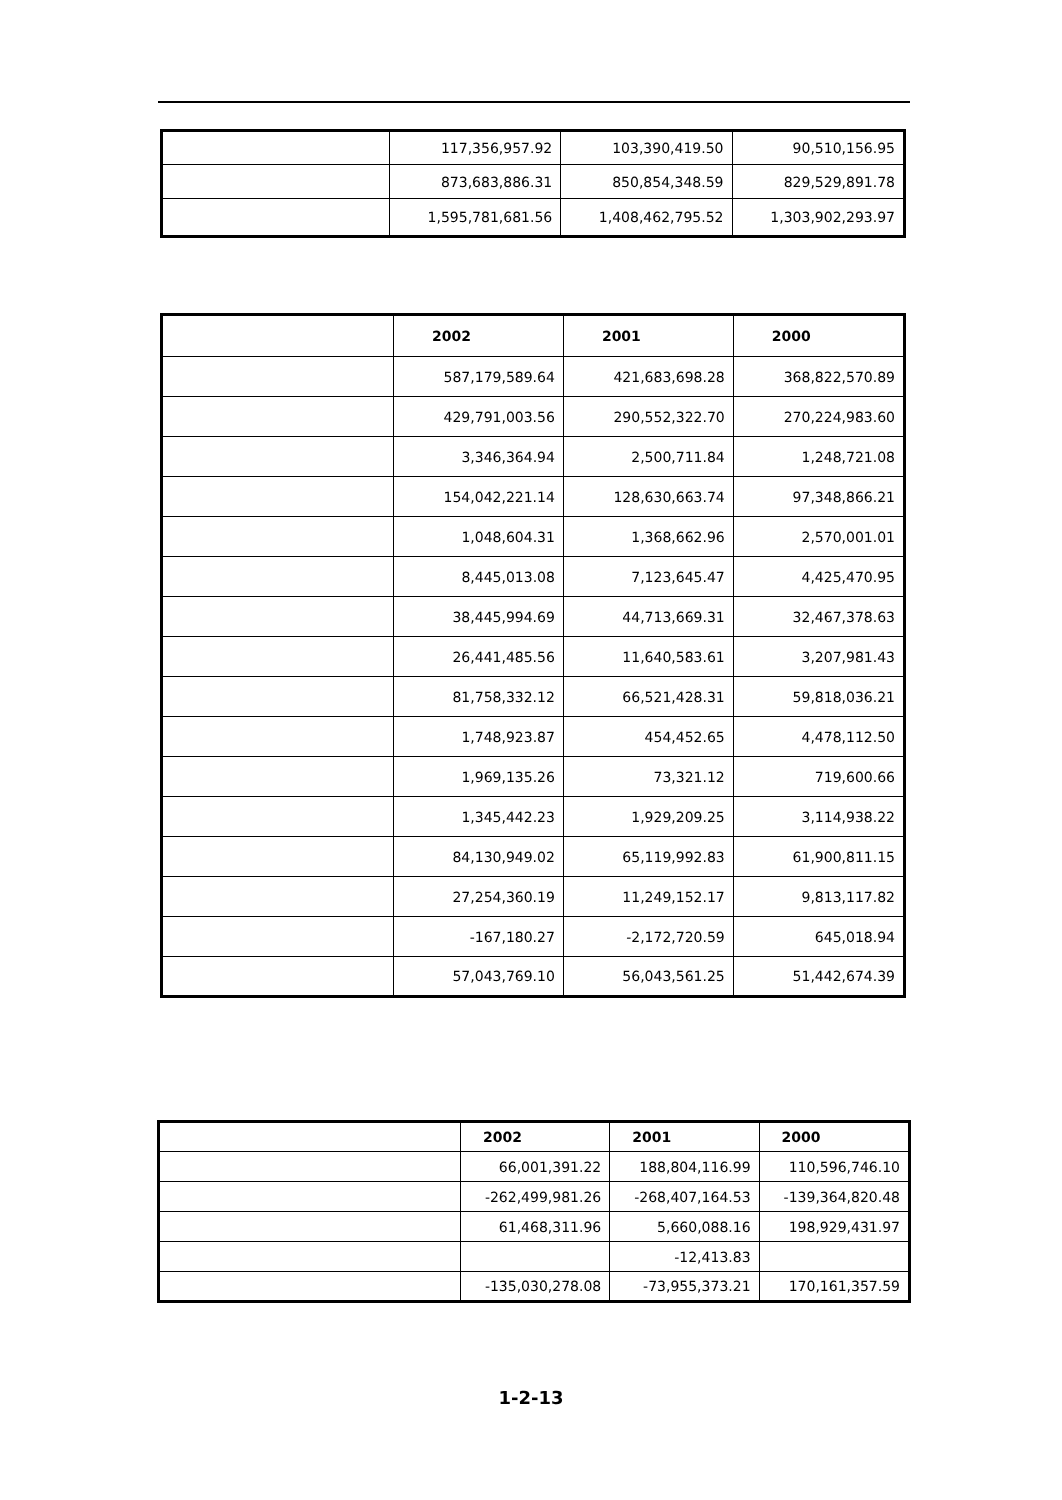| | 117,356,957.92 | 103,390,419.50 | 90,510,156.95 |
| | 873,683,886.31 | 850,854,348.59 | 829,529,891.78 |
| | 1,595,781,681.56 | 1,408,462,795.52 | 1,303,902,293.97 |
| | 2002 | 2001 | 2000 |
| | 587,179,589.64 | 421,683,698.28 | 368,822,570.89 |
| | 429,791,003.56 | 290,552,322.70 | 270,224,983.60 |
| | 3,346,364.94 | 2,500,711.84 | 1,248,721.08 |
| | 154,042,221.14 | 128,630,663.74 | 97,348,866.21 |
| | 1,048,604.31 | 1,368,662.96 | 2,570,001.01 |
| | 8,445,013.08 | 7,123,645.47 | 4,425,470.95 |
| | 38,445,994.69 | 44,713,669.31 | 32,467,378.63 |
| | 26,441,485.56 | 11,640,583.61 | 3,207,981.43 |
| | 81,758,332.12 | 66,521,428.31 | 59,818,036.21 |
| | 1,748,923.87 | 454,452.65 | 4,478,112.50 |
| | 1,969,135.26 | 73,321.12 | 719,600.66 |
| | 1,345,442.23 | 1,929,209.25 | 3,114,938.22 |
| | 84,130,949.02 | 65,119,992.83 | 61,900,811.15 |
| | 27,254,360.19 | 11,249,152.17 | 9,813,117.82 |
| | -167,180.27 | -2,172,720.59 | 645,018.94 |
| | 57,043,769.10 | 56,043,561.25 | 51,442,674.39 |
| | 2002 | 2001 | 2000 |
| | 66,001,391.22 | 188,804,116.99 | 110,596,746.10 |
| | -262,499,981.26 | -268,407,164.53 | -139,364,820.48 |
| | 61,468,311.96 | 5,660,088.16 | 198,929,431.97 |
| | | -12,413.83 | |
| | -135,030,278.08 | -73,955,373.21 | 170,161,357.59 |
1-2-13